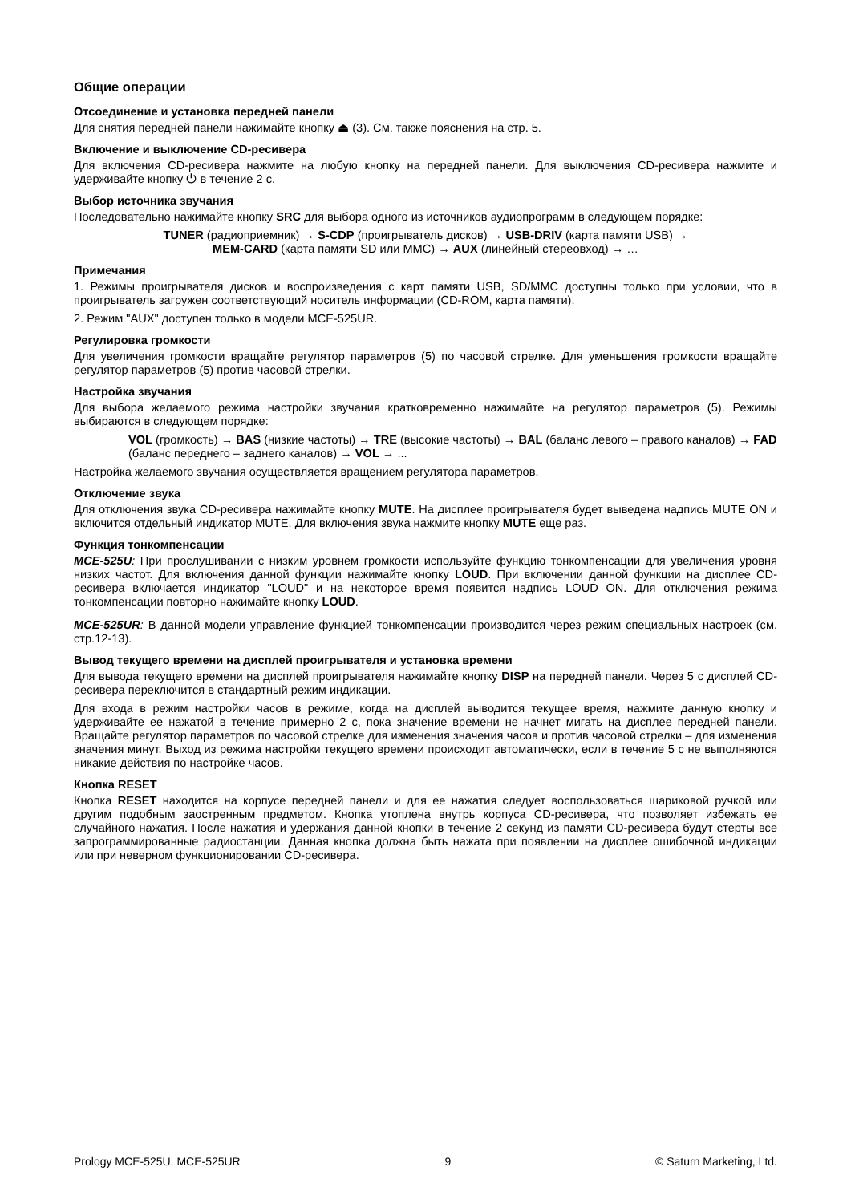Общие операции
Отсоединение и установка передней панели
Для снятия передней панели нажимайте кнопку ⏏ (3). См. также пояснения на стр. 5.
Включение и выключение CD-ресивера
Для включения CD-ресивера нажмите на любую кнопку на передней панели. Для выключения CD-ресивера нажмите и удерживайте кнопку ⏻ в течение 2 с.
Выбор источника звучания
Последовательно нажимайте кнопку SRC для выбора одного из источников аудиопрограмм в следующем порядке:
TUNER (радиоприемник) → S-CDP (проигрыватель дисков) → USB-DRIV (карта памяти USB) →
MEM-CARD (карта памяти SD или MMC) → AUX (линейный стереовход) → …
Примечания
1. Режимы проигрывателя дисков и воспроизведения с карт памяти USB, SD/MMC доступны только при условии, что в проигрыватель загружен соответствующий носитель информации (CD-ROM, карта памяти).
2. Режим "AUX" доступен только в модели MCE-525UR.
Регулировка громкости
Для увеличения громкости вращайте регулятор параметров (5) по часовой стрелке. Для уменьшения громкости вращайте регулятор параметров (5) против часовой стрелки.
Настройка звучания
Для выбора желаемого режима настройки звучания кратковременно нажимайте на регулятор параметров (5). Режимы выбираются в следующем порядке:
VOL (громкость) → BAS (низкие частоты) → TRE (высокие частоты) → BAL (баланс левого – правого каналов) → FAD (баланс переднего – заднего каналов) → VOL → ...
Настройка желаемого звучания осуществляется вращением регулятора параметров.
Отключение звука
Для отключения звука CD-ресивера нажимайте кнопку MUTE. На дисплее проигрывателя будет выведена надпись MUTE ON и включится отдельный индикатор MUTE. Для включения звука нажмите кнопку MUTE еще раз.
Функция тонкомпенсации
MCE-525U: При прослушивании с низким уровнем громкости используйте функцию тонкомпенсации для увеличения уровня низких частот. Для включения данной функции нажимайте кнопку LOUD. При включении данной функции на дисплее CD-ресивера включается индикатор "LOUD" и на некоторое время появится надпись LOUD ON. Для отключения режима тонкомпенсации повторно нажимайте кнопку LOUD.
MCE-525UR: В данной модели управление функцией тонкомпенсации производится через режим специальных настроек (см. стр.12-13).
Вывод текущего времени на дисплей проигрывателя и установка времени
Для вывода текущего времени на дисплей проигрывателя нажимайте кнопку DISP на передней панели. Через 5 с дисплей CD-ресивера переключится в стандартный режим индикации.
Для входа в режим настройки часов в режиме, когда на дисплей выводится текущее время, нажмите данную кнопку и удерживайте ее нажатой в течение примерно 2 с, пока значение времени не начнет мигать на дисплее передней панели. Вращайте регулятор параметров по часовой стрелке для изменения значения часов и против часовой стрелки – для изменения значения минут. Выход из режима настройки текущего времени происходит автоматически, если в течение 5 с не выполняются никакие действия по настройке часов.
Кнопка RESET
Кнопка RESET находится на корпусе передней панели и для ее нажатия следует воспользоваться шариковой ручкой или другим подобным заостренным предметом. Кнопка утоплена внутрь корпуса CD-ресивера, что позволяет избежать ее случайного нажатия. После нажатия и удержания данной кнопки в течение 2 секунд из памяти CD-ресивера будут стерты все запрограммированные радиостанции. Данная кнопка должна быть нажата при появлении на дисплее ошибочной индикации или при неверном функционировании CD-ресивера.
Prology MCE-525U, MCE-525UR 9 © Saturn Marketing, Ltd.